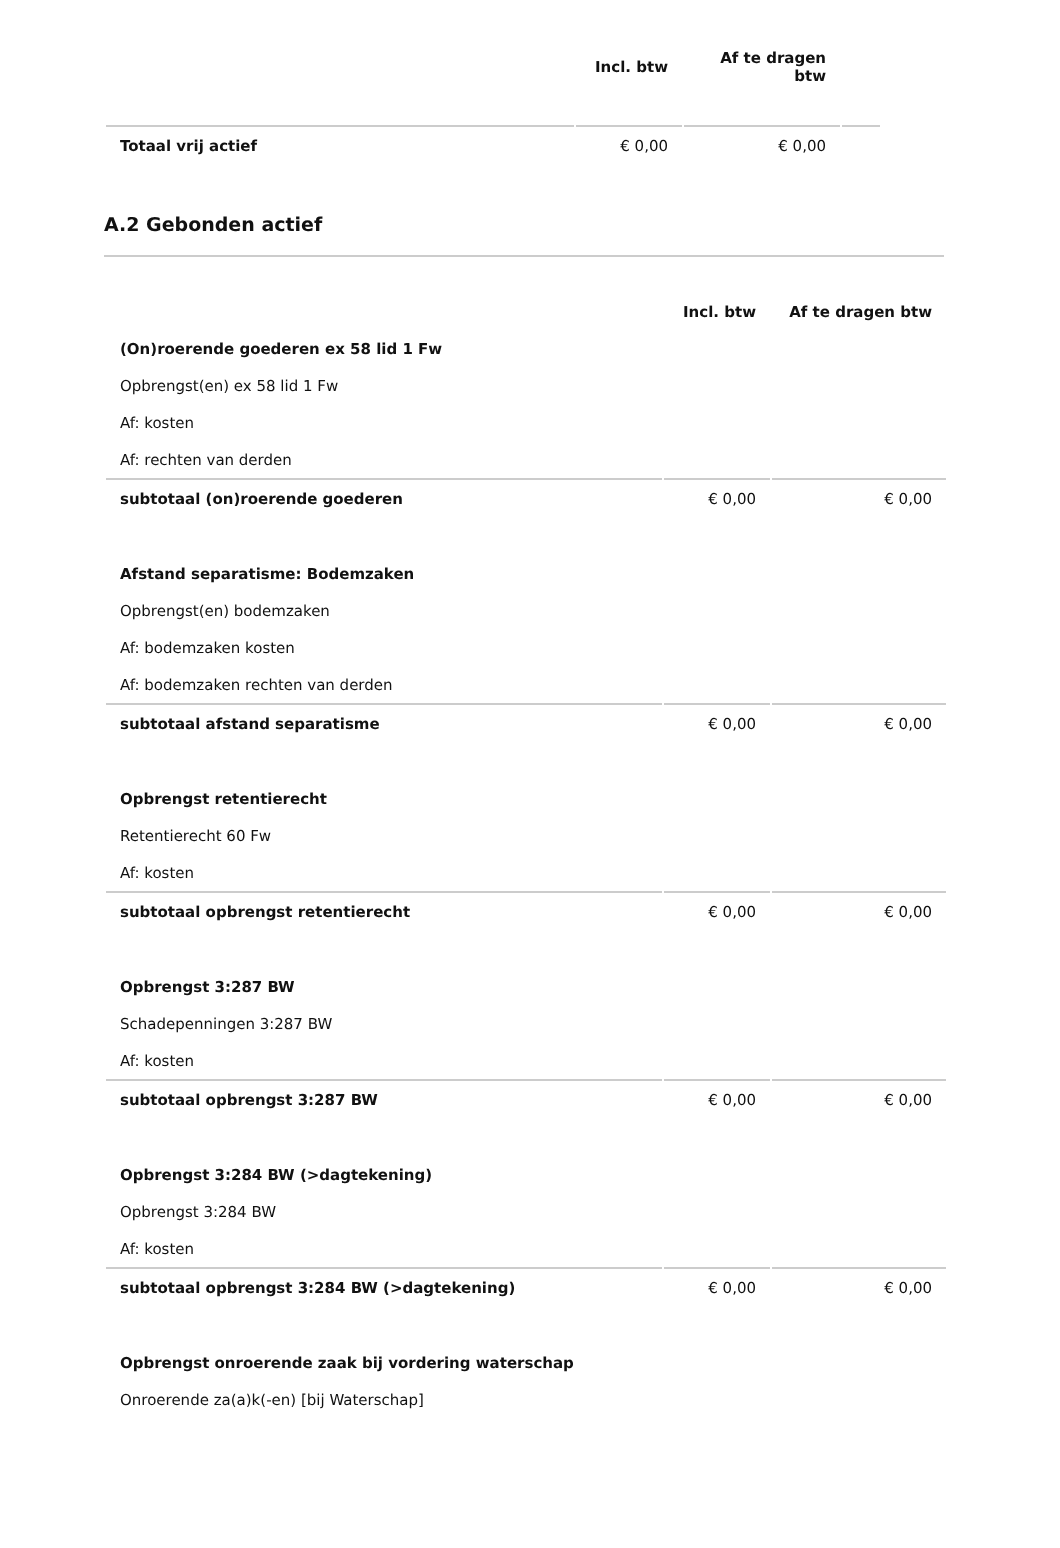| | Incl. btw | Af te dragen btw | |
| Totaal vrij actief | € 0,00 | € 0,00 | |
A.2 Gebonden actief
| | Incl. btw | Af te dragen btw |
| (On)roerende goederen ex 58 lid 1 Fw | | |
| Opbrengst(en) ex 58 lid 1 Fw | | |
| Af: kosten | | |
| Af: rechten van derden | | |
| subtotaal (on)roerende goederen | € 0,00 | € 0,00 |
| Afstand separatisme: Bodemzaken | | |
| Opbrengst(en) bodemzaken | | |
| Af: bodemzaken kosten | | |
| Af: bodemzaken rechten van derden | | |
| subtotaal afstand separatisme | € 0,00 | € 0,00 |
| Opbrengst retentierecht | | |
| Retentierecht 60 Fw | | |
| Af: kosten | | |
| subtotaal opbrengst retentierecht | € 0,00 | € 0,00 |
| Opbrengst 3:287 BW | | |
| Schadepenningen 3:287 BW | | |
| Af: kosten | | |
| subtotaal opbrengst 3:287 BW | € 0,00 | € 0,00 |
| Opbrengst 3:284 BW (>dagtekening) | | |
| Opbrengst 3:284 BW | | |
| Af: kosten | | |
| subtotaal opbrengst 3:284 BW (>dagtekening) | € 0,00 | € 0,00 |
| Opbrengst onroerende zaak bij vordering waterschap | | |
| Onroerende za(a)k(-en) [bij Waterschap] | | |